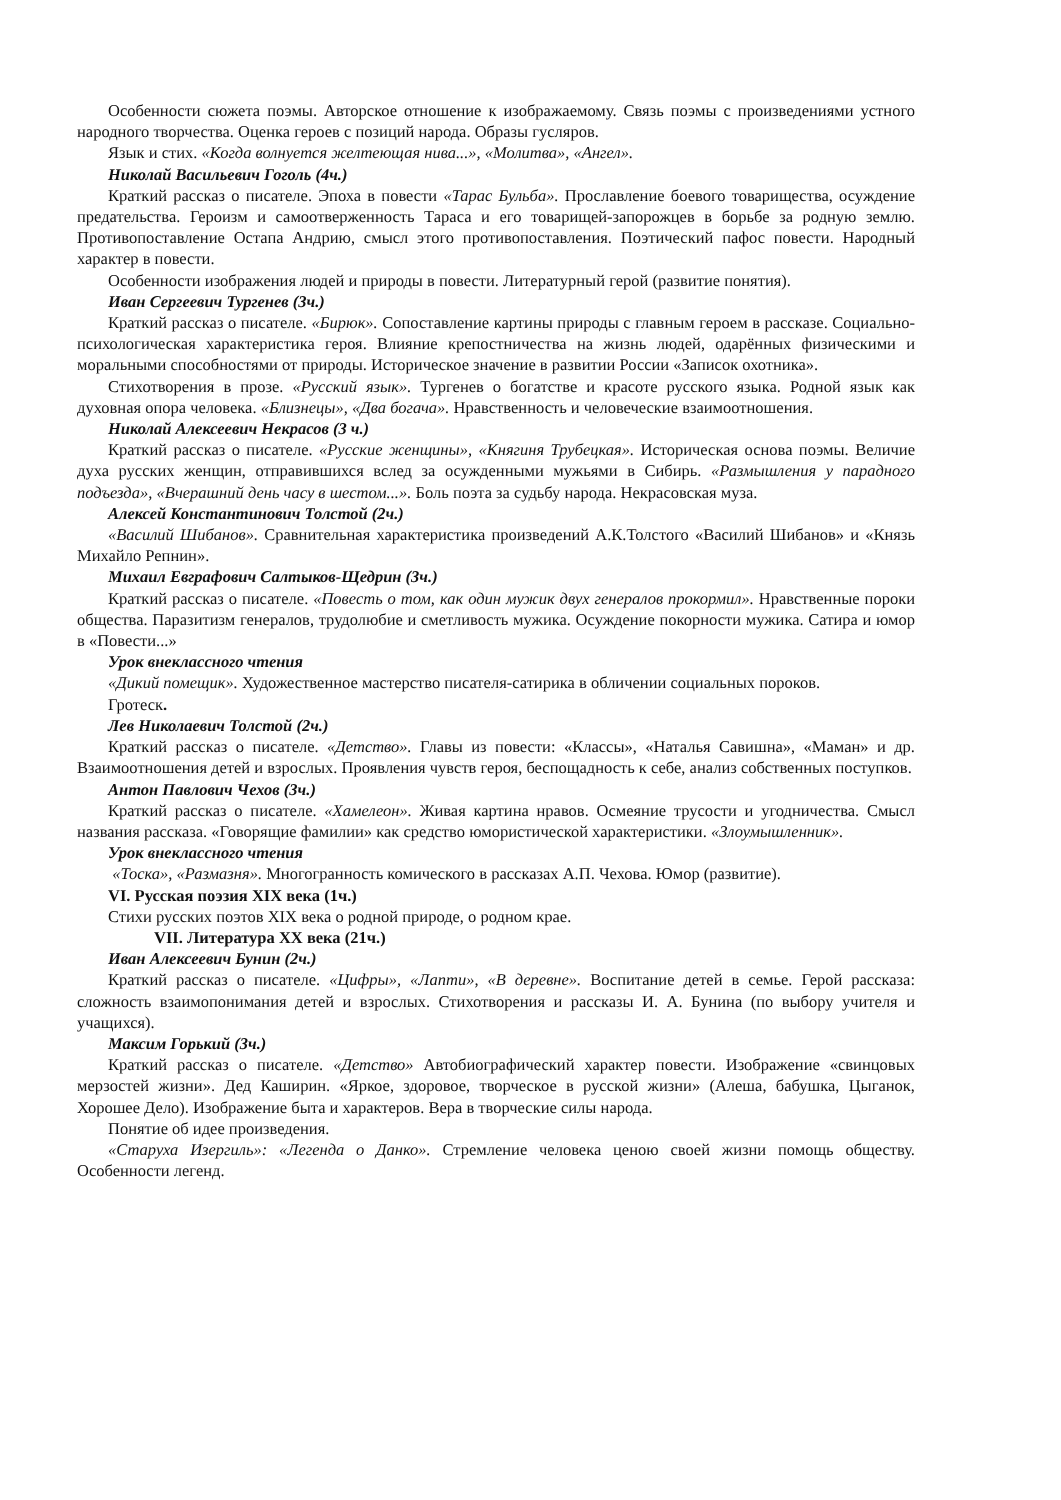Особенности сюжета поэмы. Авторское отношение к изображаемому. Связь поэмы с произведениями устного народного творчества. Оценка героев с позиций народа. Образы гусляров.
Язык и стих. «Когда волнуется желтеющая нива...», «Молитва», «Ангел».
Николай Васильевич Гоголь (4ч.)
Краткий рассказ о писателе. Эпоха в повести «Тарас Бульба». Прославление боевого товарищества, осуждение предательства. Героизм и самоотверженность Тараса и его товарищей-запорожцев в борьбе за родную землю. Противопоставление Остапа Андрию, смысл этого противопоставления. Поэтический пафос повести. Народный характер в повести.
Особенности изображения людей и природы в повести. Литературный герой (развитие понятия).
Иван Сергеевич Тургенев (3ч.)
Краткий рассказ о писателе. «Бирюк». Сопоставление картины природы с главным героем в рассказе. Социально-психологическая характеристика героя. Влияние крепостничества на жизнь людей, одарённых физическими и моральными способностями от природы. Историческое значение в развитии России «Записок охотника».
Стихотворения в прозе. «Русский язык». Тургенев о богатстве и красоте русского языка. Родной язык как духовная опора человека. «Близнецы», «Два богача». Нравственность и человеческие взаимоотношения.
Николай Алексеевич Некрасов (3 ч.)
Краткий рассказ о писателе. «Русские женщины», «Княгиня Трубецкая». Историческая основа поэмы. Величие духа русских женщин, отправившихся вслед за осужденными мужьями в Сибирь. «Размышления у парадного подъезда», «Вчерашний день часу в шестом...». Боль поэта за судьбу народа. Некрасовская муза.
Алексей Константинович Толстой (2ч.)
«Василий Шибанов». Сравнительная характеристика произведений А.К.Толстого «Василий Шибанов» и «Князь Михайло Репнин».
Михаил Евграфович Салтыков-Щедрин (3ч.)
Краткий рассказ о писателе. «Повесть о том, как один мужик двух генералов прокормил». Нравственные пороки общества. Паразитизм генералов, трудолюбие и сметливость мужика. Осуждение покорности мужика. Сатира и юмор в «Повести...»
Урок внеклассного чтения
«Дикий помещик». Художественное мастерство писателя-сатирика в обличении социальных пороков.
Гротеск.
Лев Николаевич Толстой (2ч.)
Краткий рассказ о писателе. «Детство». Главы из повести: «Классы», «Наталья Савишна», «Маман» и др. Взаимоотношения детей и взрослых. Проявления чувств героя, беспощадность к себе, анализ собственных поступков.
Антон Павлович Чехов (3ч.)
Краткий рассказ о писателе. «Хамелеон». Живая картина нравов. Осмеяние трусости и угодничества. Смысл названия рассказа. «Говорящие фамилии» как средство юмористической характеристики. «Злоумышленник».
Урок внеклассного чтения
«Тоска», «Размазня». Многогранность комического в рассказах А.П. Чехова. Юмор (развитие).
VI. Русская поэзия XIX века (1ч.)
Стихи русских поэтов XIX века о родной природе, о родном крае.
VII. Литература XX века (21ч.)
Иван Алексеевич Бунин (2ч.)
Краткий рассказ о писателе. «Цифры», «Лапти», «В деревне». Воспитание детей в семье. Герой рассказа: сложность взаимопонимания детей и взрослых. Стихотворения и рассказы И. А. Бунина (по выбору учителя и учащихся).
Максим Горький (3ч.)
Краткий рассказ о писателе. «Детство» Автобиографический характер повести. Изображение «свинцовых мерзостей жизни». Дед Каширин. «Яркое, здоровое, творческое в русской жизни» (Алеша, бабушка, Цыганок, Хорошее Дело). Изображение быта и характеров. Вера в творческие силы народа.
Понятие об идее произведения.
«Старуха Изергиль»: «Легенда о Данко». Стремление человека ценою своей жизни помощь обществу. Особенности легенд.